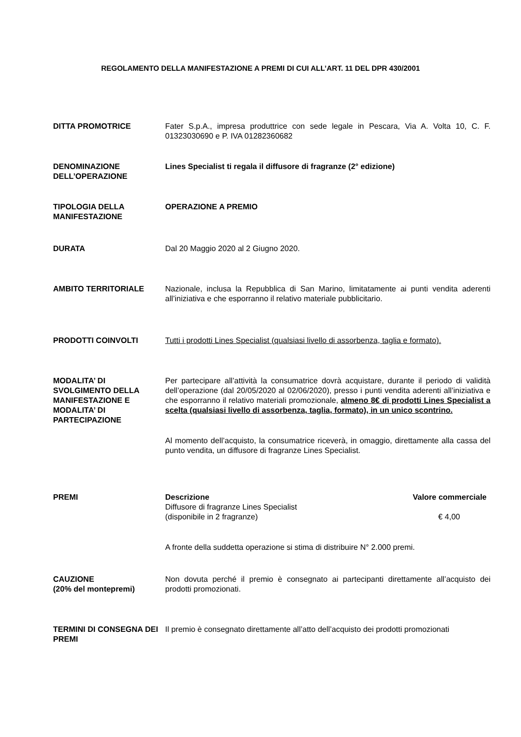REGOLAMENTO DELLA MANIFESTAZIONE A PREMI DI CUI ALL’ART. 11 DEL DPR 430/2001
DITTA PROMOTRICE Fater S.p.A., impresa produttrice con sede legale in Pescara, Via A. Volta 10, C. F. 01323030690 e P. IVA 01282360682
DENOMINAZIONE DELL’OPERAZIONE
Lines Specialist ti regala il diffusore di fragranze (2° edizione)
TIPOLOGIA DELLA MANIFESTAZIONE
OPERAZIONE A PREMIO
DURATA Dal 20 Maggio 2020 al 2 Giugno 2020.
AMBITO TERRITORIALE Nazionale, inclusa la Repubblica di San Marino, limitatamente ai punti vendita aderenti all’iniziativa e che esporranno il relativo materiale pubblicitario.
PRODOTTI COINVOLTI Tutti i prodotti Lines Specialist (qualsiasi livello di assorbenza, taglia e formato).
MODALITA’ DI SVOLGIMENTO DELLA MANIFESTAZIONE E MODALITA’ DI PARTECIPAZIONE
Per partecipare all’attività la consumatrice dovrà acquistare, durante il periodo di validità dell’operazione (dal 20/05/2020 al 02/06/2020), presso i punti vendita aderenti all’iniziativa e che esporranno il relativo materiali promozionale, almeno 8€ di prodotti Lines Specialist a scelta (qualsiasi livello di assorbenza, taglia, formato), in un unico scontrino.
Al momento dell’acquisto, la consumatrice riceverà, in omaggio, direttamente alla cassa del punto vendita, un diffusore di fragranze Lines Specialist.
PREMI
| Descrizione | Valore commerciale |
| --- | --- |
| Diffusore di fragranze Lines Specialist (disponibile in 2 fragranze) | € 4,00 |
A fronte della suddetta operazione si stima di distribuire N° 2.000 premi.
CAUZIONE
(20% del montepremi)
Non dovuta perché il premio è consegnato ai partecipanti direttamente all’acquisto dei prodotti promozionati.
TERMINI DI CONSEGNA DEI PREMI
Il premio è consegnato direttamente all’atto dell’acquisto dei prodotti promozionati